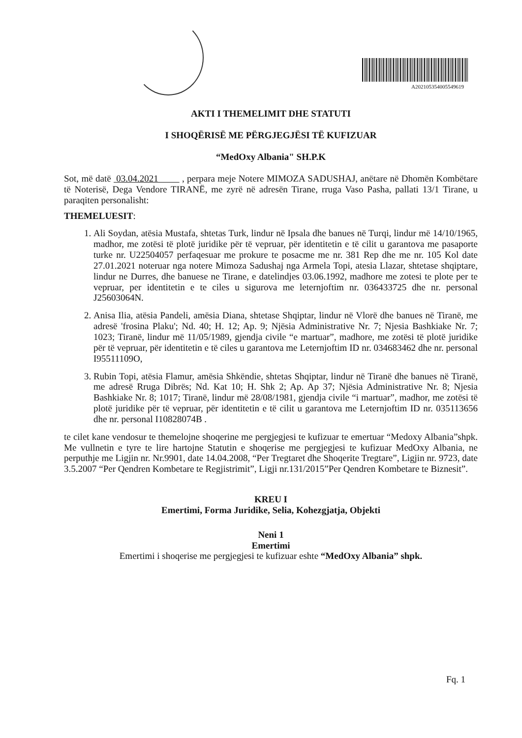A202105354005549619
AKTI I THEMELIMIT DHE STATUTI
I SHOQËRISË ME PËRGJEGJËSI TË KUFIZUAR
“MedOxy Albania" SH.P.K
Sot, më datë 03.04.2021 , perpara meje Notere MIMOZA SADUSHAJ, anëtare në Dhomën Kombëtare të Noterisë, Dega Vendore TIRANË, me zyrë në adresën Tirane, rruga Vaso Pasha, pallati 13/1 Tirane, u paraqiten personalisht:
THEMELUESIT:
1. Ali Soydan, atësia Mustafa, shtetas Turk, lindur në Ipsala dhe banues në Turqi, lindur më 14/10/1965, madhor, me zotësi të plotë juridike për të vepruar, për identitetin e të cilit u garantova me pasaporte turke nr. U22504057 perfaqesuar me prokure te posacme me nr. 381 Rep dhe me nr. 105 Kol date 27.01.2021 noteruar nga notere Mimoza Sadushaj nga Armela Topi, atesia Llazar, shtetase shqiptare, lindur ne Durres, dhe banuese ne Tirane, e datelindjes 03.06.1992, madhore me zotesi te plote per te vepruar, per identitetin e te ciles u sigurova me leternjoftim nr. 036433725 dhe nr. personal J25603064N.
2. Anisa Ilia, atësia Pandeli, amësia Diana, shtetase Shqiptar, lindur në Vlorë dhe banues në Tiranë, me adresë 'frosina Plaku'; Nd. 40; H. 12; Ap. 9; Njësia Administrative Nr. 7; Njesia Bashkiake Nr. 7; 1023; Tiranë, lindur më 11/05/1989, gjendja civile “e martuar”, madhore, me zotësi të plotë juridike për të vepruar, për identitetin e të ciles u garantova me Leternjoftim ID nr. 034683462 dhe nr. personal I95511109O,
3. Rubin Topi, atësia Flamur, amësia Shkëndie, shtetas Shqiptar, lindur në Tiranë dhe banues në Tiranë, me adresë Rruga Dibrës; Nd. Kat 10; H. Shk 2; Ap. Ap 37; Njësia Administrative Nr. 8; Njesia Bashkiake Nr. 8; 1017; Tiranë, lindur më 28/08/1981, gjendja civile “i martuar”, madhor, me zotësi të plotë juridike për të vepruar, për identitetin e të cilit u garantova me Leternjoftim ID nr. 035113656 dhe nr. personal I10828074B .
te cilet kane vendosur te themelojne shoqerine me pergjegjesi te kufizuar te emertuar “Medoxy Albania”shpk. Me vullnetin e tyre te lire hartojne Statutin e shoqerise me pergjegjesi te kufizuar MedOxy Albania, ne perputhje me Ligjin nr. Nr.9901, date 14.04.2008, “Per Tregtaret dhe Shoqerite Tregtare”, Ligjin nr. 9723, date 3.5.2007 “Per Qendren Kombetare te Regjistrimit”, Ligji nr.131/2015”Per Qendren Kombetare te Biznesit”.
KREU I
Emertimi, Forma Juridike, Selia, Kohezgjatja, Objekti
Neni 1
Emertimi
Emertimi i shoqerise me pergjegjesi te kufizuar eshte “MedOxy Albania” shpk.
Fq. 1